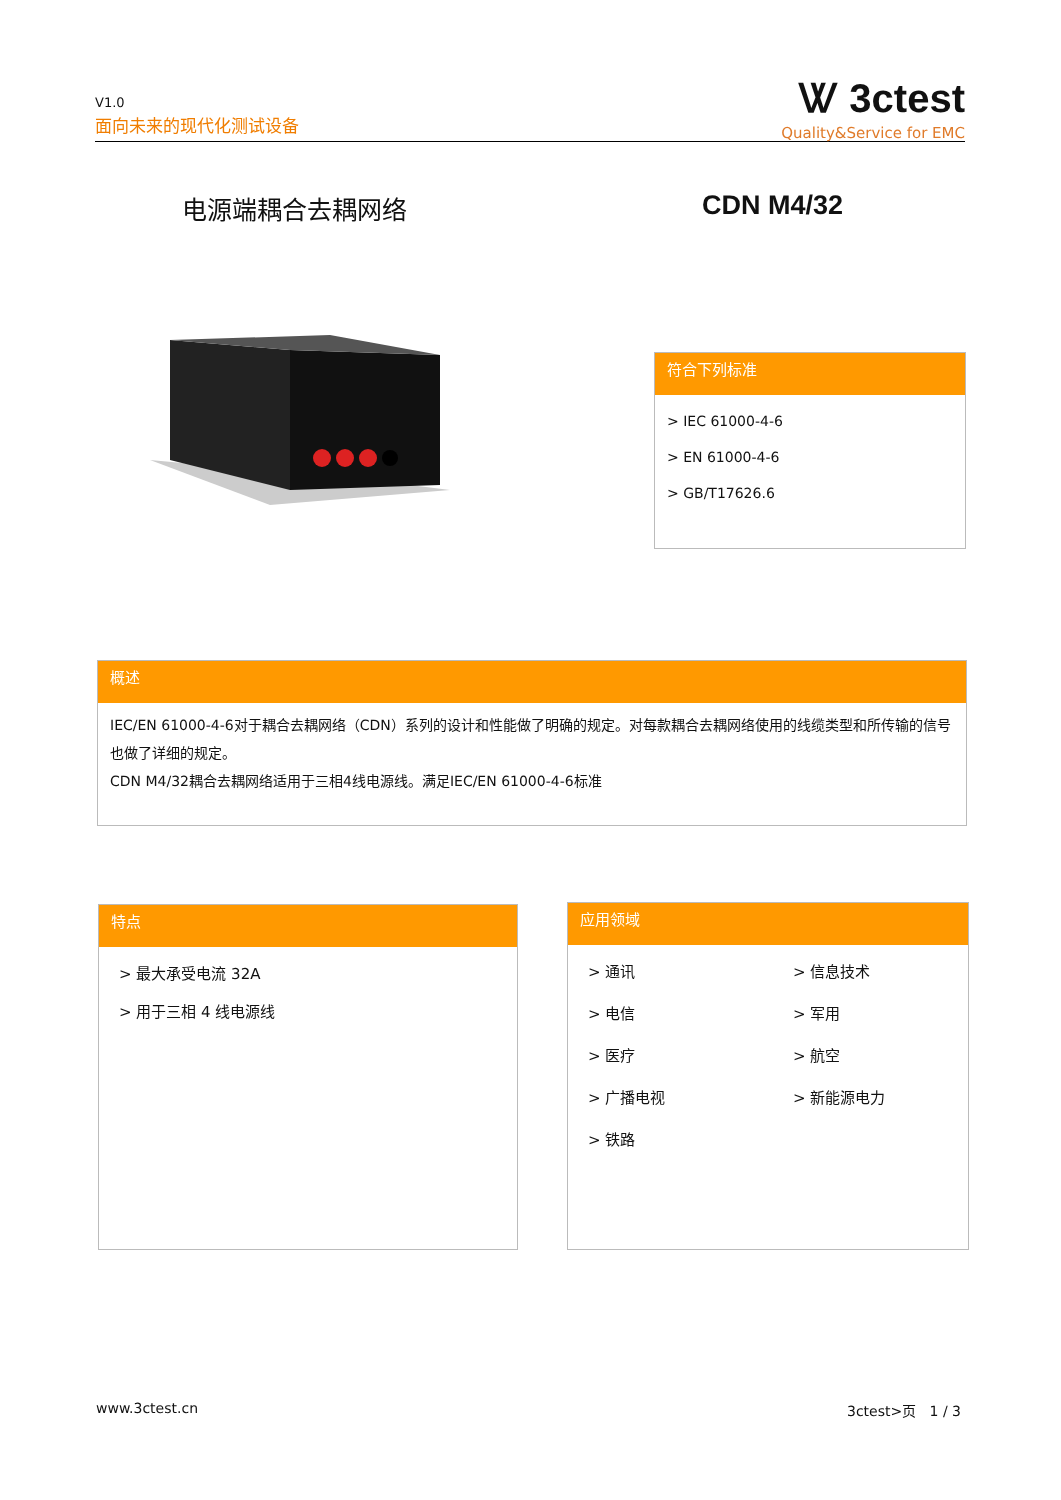V1.0
面向未来的现代化测试设备
Ꮤ 3ctest
Quality&Service for EMC
电源端耦合去耦网络 CDN M4/32
符合下列标准
> IEC 61000-4-6
> EN 61000-4-6
> GB/T17626.6
概述
IEC/EN 61000-4-6对于耦合去耦网络（CDN）系列的设计和性能做了明确的规定。对每款耦合去耦网络使用的线缆类型和所传输的信号也做了详细的规定。
CDN M4/32耦合去耦网络适用于三相4线电源线。满足IEC/EN 61000-4-6标准
特点
> 最大承受电流 32A
> 用于三相 4 线电源线
应用领域
> 通讯
> 信息技术
> 电信
> 军用
> 医疗
> 航空
> 广播电视
> 新能源电力
> 铁路
www.3ctest.cn 3ctest>页 1 / 3